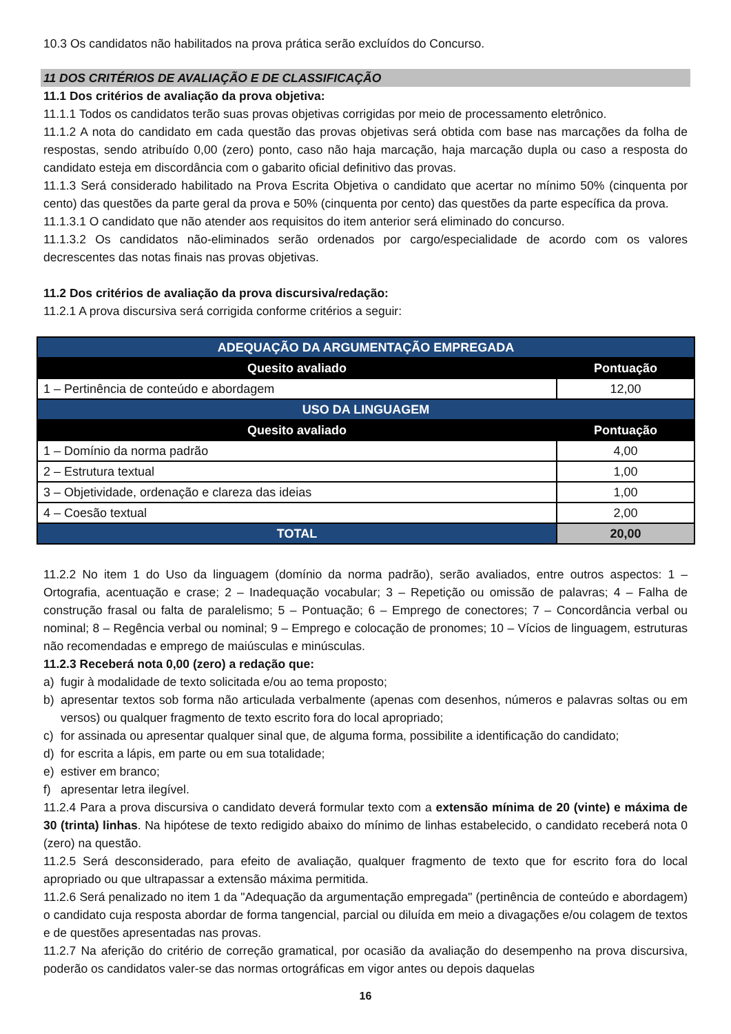10.3 Os candidatos não habilitados na prova prática serão excluídos do Concurso.
11 DOS CRITÉRIOS DE AVALIAÇÃO E DE CLASSIFICAÇÃO
11.1 Dos critérios de avaliação da prova objetiva:
11.1.1 Todos os candidatos terão suas provas objetivas corrigidas por meio de processamento eletrônico.
11.1.2 A nota do candidato em cada questão das provas objetivas será obtida com base nas marcações da folha de respostas, sendo atribuído 0,00 (zero) ponto, caso não haja marcação, haja marcação dupla ou caso a resposta do candidato esteja em discordância com o gabarito oficial definitivo das provas.
11.1.3 Será considerado habilitado na Prova Escrita Objetiva o candidato que acertar no mínimo 50% (cinquenta por cento) das questões da parte geral da prova e 50% (cinquenta por cento) das questões da parte específica da prova.
11.1.3.1 O candidato que não atender aos requisitos do item anterior será eliminado do concurso.
11.1.3.2 Os candidatos não-eliminados serão ordenados por cargo/especialidade de acordo com os valores decrescentes das notas finais nas provas objetivas.
11.2 Dos critérios de avaliação da prova discursiva/redação:
11.2.1 A prova discursiva será corrigida conforme critérios a seguir:
| ADEQUAÇÃO DA ARGUMENTAÇÃO EMPREGADA | |
| Quesito avaliado | Pontuação |
| 1 – Pertinência de conteúdo e abordagem | 12,00 |
| USO DA LINGUAGEM | |
| Quesito avaliado | Pontuação |
| 1 – Domínio da norma padrão | 4,00 |
| 2 – Estrutura textual | 1,00 |
| 3 – Objetividade, ordenação e clareza das ideias | 1,00 |
| 4 – Coesão textual | 2,00 |
| TOTAL | 20,00 |
11.2.2 No item 1 do Uso da linguagem (domínio da norma padrão), serão avaliados, entre outros aspectos: 1 – Ortografia, acentuação e crase; 2 – Inadequação vocabular; 3 – Repetição ou omissão de palavras; 4 – Falha de construção frasal ou falta de paralelismo; 5 – Pontuação; 6 – Emprego de conectores; 7 – Concordância verbal ou nominal; 8 – Regência verbal ou nominal; 9 – Emprego e colocação de pronomes; 10 – Vícios de linguagem, estruturas não recomendadas e emprego de maiúsculas e minúsculas.
11.2.3 Receberá nota 0,00 (zero) a redação que:
a) fugir à modalidade de texto solicitada e/ou ao tema proposto;
b) apresentar textos sob forma não articulada verbalmente (apenas com desenhos, números e palavras soltas ou em versos) ou qualquer fragmento de texto escrito fora do local apropriado;
c) for assinada ou apresentar qualquer sinal que, de alguma forma, possibilite a identificação do candidato;
d) for escrita a lápis, em parte ou em sua totalidade;
e) estiver em branco;
f) apresentar letra ilegível.
11.2.4 Para a prova discursiva o candidato deverá formular texto com a extensão mínima de 20 (vinte) e máxima de 30 (trinta) linhas. Na hipótese de texto redigido abaixo do mínimo de linhas estabelecido, o candidato receberá nota 0 (zero) na questão.
11.2.5 Será desconsiderado, para efeito de avaliação, qualquer fragmento de texto que for escrito fora do local apropriado ou que ultrapassar a extensão máxima permitida.
11.2.6 Será penalizado no item 1 da "Adequação da argumentação empregada" (pertinência de conteúdo e abordagem) o candidato cuja resposta abordar de forma tangencial, parcial ou diluída em meio a divagações e/ou colagem de textos e de questões apresentadas nas provas.
11.2.7 Na aferição do critério de correção gramatical, por ocasião da avaliação do desempenho na prova discursiva, poderão os candidatos valer-se das normas ortográficas em vigor antes ou depois daquelas
16